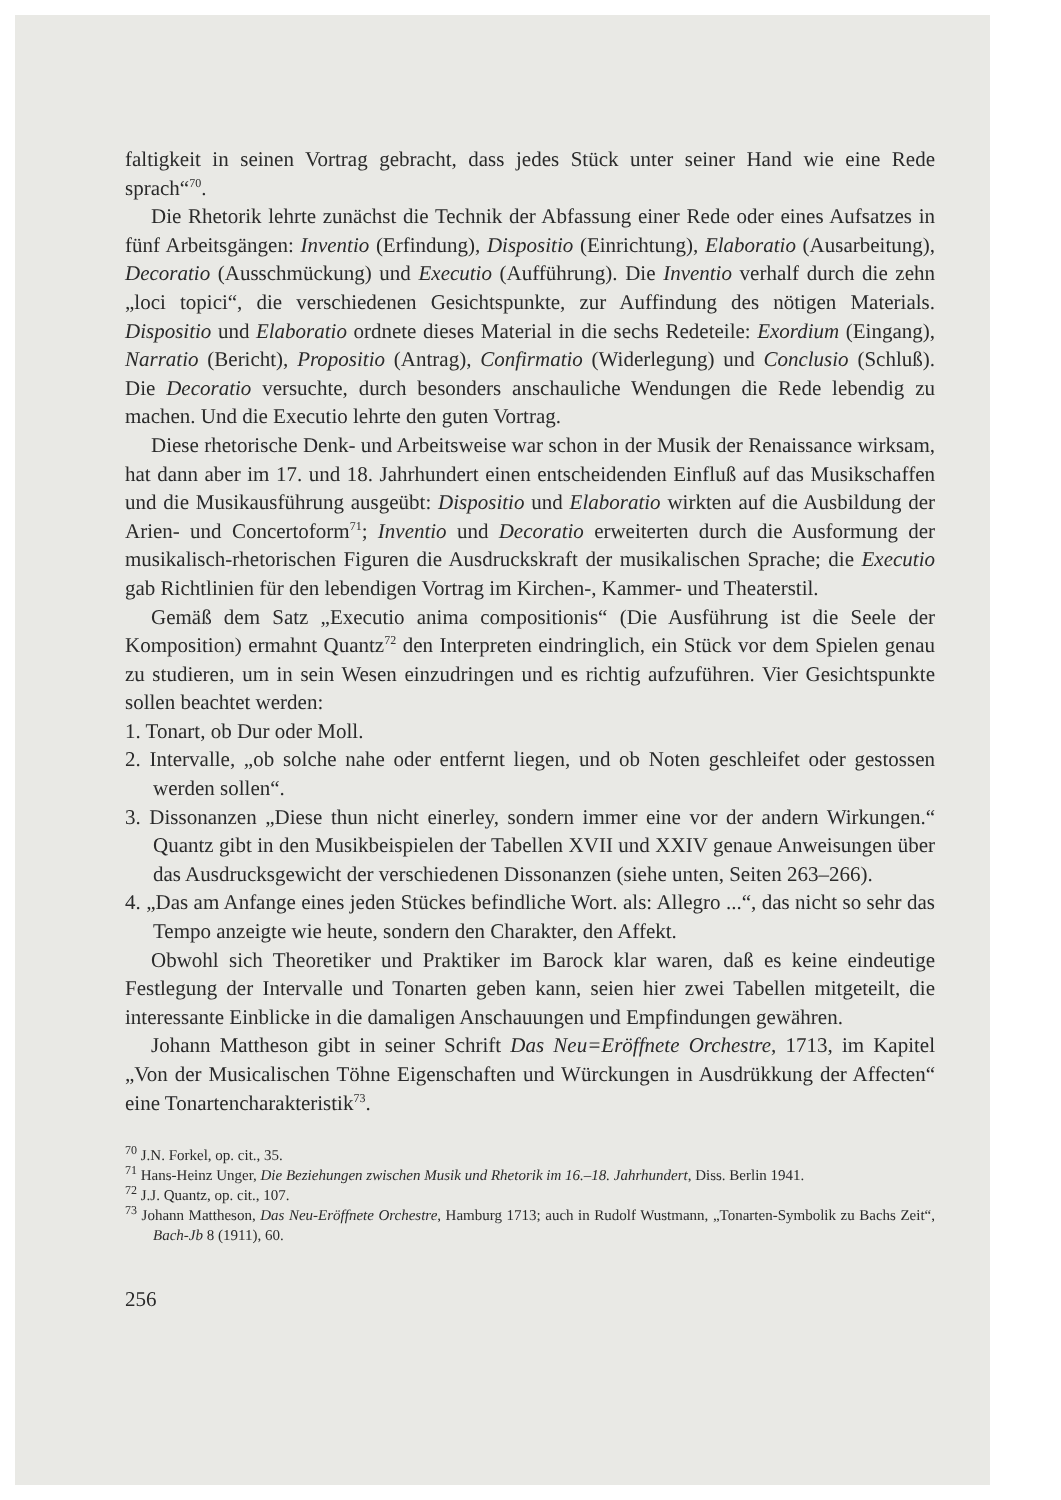faltigkeit in seinen Vortrag gebracht, dass jedes Stück unter seiner Hand wie eine Rede sprach“<sup>70</sup>.
Die Rhetorik lehrte zunächst die Technik der Abfassung einer Rede oder eines Aufsatzes in fünf Arbeitsgängen: Inventio (Erfindung), Dispositio (Einrichtung), Elaboratio (Ausarbeitung), Decoratio (Ausschmückung) und Executio (Aufführung). Die Inventio verhalf durch die zehn „loci topici“, die verschiedenen Gesichtspunkte, zur Auffindung des nötigen Materials. Dispositio und Elaboratio ordnete dieses Material in die sechs Redeteile: Exordium (Eingang), Narratio (Bericht), Propositio (Antrag), Confirmatio (Widerlegung) und Conclusio (Schluß). Die Decoratio versuchte, durch besonders anschauliche Wendungen die Rede lebendig zu machen. Und die Executio lehrte den guten Vortrag.
Diese rhetorische Denk- und Arbeitsweise war schon in der Musik der Renaissance wirksam, hat dann aber im 17. und 18. Jahrhundert einen entscheidenden Einfluß auf das Musikschaffen und die Musikausführung ausgeübt: Dispositio und Elaboratio wirkten auf die Ausbildung der Arien- und Concertoform<sup>71</sup>; Inventio und Decoratio erweiterten durch die Ausformung der musikalisch-rhetorischen Figuren die Ausdruckskraft der musikalischen Sprache; die Executio gab Richtlinien für den lebendigen Vortrag im Kirchen-, Kammer- und Theaterstil.
Gemäß dem Satz „Executio anima compositionis“ (Die Ausführung ist die Seele der Komposition) ermahnt Quantz<sup>72</sup> den Interpreten eindringlich, ein Stück vor dem Spielen genau zu studieren, um in sein Wesen einzudringen und es richtig aufzuführen. Vier Gesichtspunkte sollen beachtet werden:
1. Tonart, ob Dur oder Moll.
2. Intervalle, „ob solche nahe oder entfernt liegen, und ob Noten geschleifet oder gestossen werden sollen“.
3. Dissonanzen „Diese thun nicht einerley, sondern immer eine vor der andern Wirkungen.“ Quantz gibt in den Musikbeispielen der Tabellen XVII und XXIV genaue Anweisungen über das Ausdrucksgewicht der verschiedenen Dissonanzen (siehe unten, Seiten 263–266).
4. „Das am Anfange eines jeden Stückes befindliche Wort. als: Allegro ...“, das nicht so sehr das Tempo anzeigte wie heute, sondern den Charakter, den Affekt.
Obwohl sich Theoretiker und Praktiker im Barock klar waren, daß es keine eindeutige Festlegung der Intervalle und Tonarten geben kann, seien hier zwei Tabellen mitgeteilt, die interessante Einblicke in die damaligen Anschauungen und Empfindungen gewähren.
Johann Mattheson gibt in seiner Schrift Das Neu=Eröffnete Orchestre, 1713, im Kapitel „Von der Musicalischen Töhne Eigenschaften und Würckungen in Ausdrükkung der Affecten“ eine Tonartencharakteristik<sup>73</sup>.
<sup>70</sup> J.N. Forkel, op. cit., 35.
<sup>71</sup> Hans-Heinz Unger, Die Beziehungen zwischen Musik und Rhetorik im 16.–18. Jahrhundert, Diss. Berlin 1941.
<sup>72</sup> J.J. Quantz, op. cit., 107.
<sup>73</sup> Johann Mattheson, Das Neu-Eröffnete Orchestre, Hamburg 1713; auch in Rudolf Wustmann, „Tonarten-Symbolik zu Bachs Zeit“, Bach-Jb 8 (1911), 60.
256